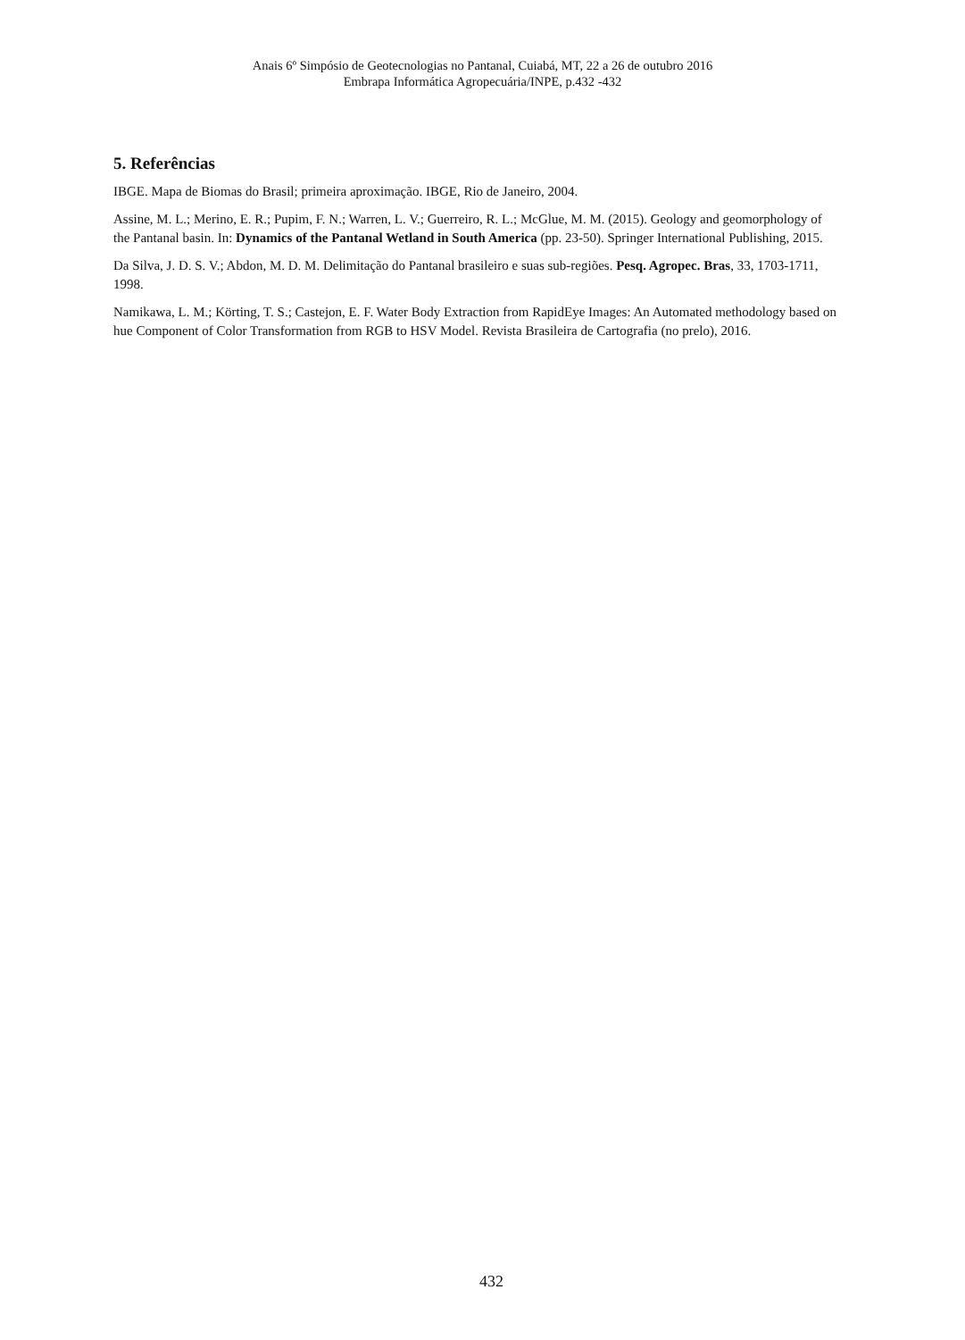Anais 6º Simpósio de Geotecnologias no Pantanal, Cuiabá, MT, 22 a 26 de outubro 2016
Embrapa Informática Agropecuária/INPE, p.432 -432
5. Referências
IBGE. Mapa de Biomas do Brasil; primeira aproximação. IBGE, Rio de Janeiro, 2004.
Assine, M. L.; Merino, E. R.; Pupim, F. N.; Warren, L. V.; Guerreiro, R. L.; McGlue, M. M. (2015). Geology and geomorphology of the Pantanal basin. In: Dynamics of the Pantanal Wetland in South America (pp. 23-50). Springer International Publishing, 2015.
Da Silva, J. D. S. V.; Abdon, M. D. M. Delimitação do Pantanal brasileiro e suas sub-regiões. Pesq. Agropec. Bras, 33, 1703-1711, 1998.
Namikawa, L. M.; Körting, T. S.; Castejon, E. F. Water Body Extraction from RapidEye Images: An Automated methodology based on hue Component of Color Transformation from RGB to HSV Model. Revista Brasileira de Cartografia (no prelo), 2016.
432